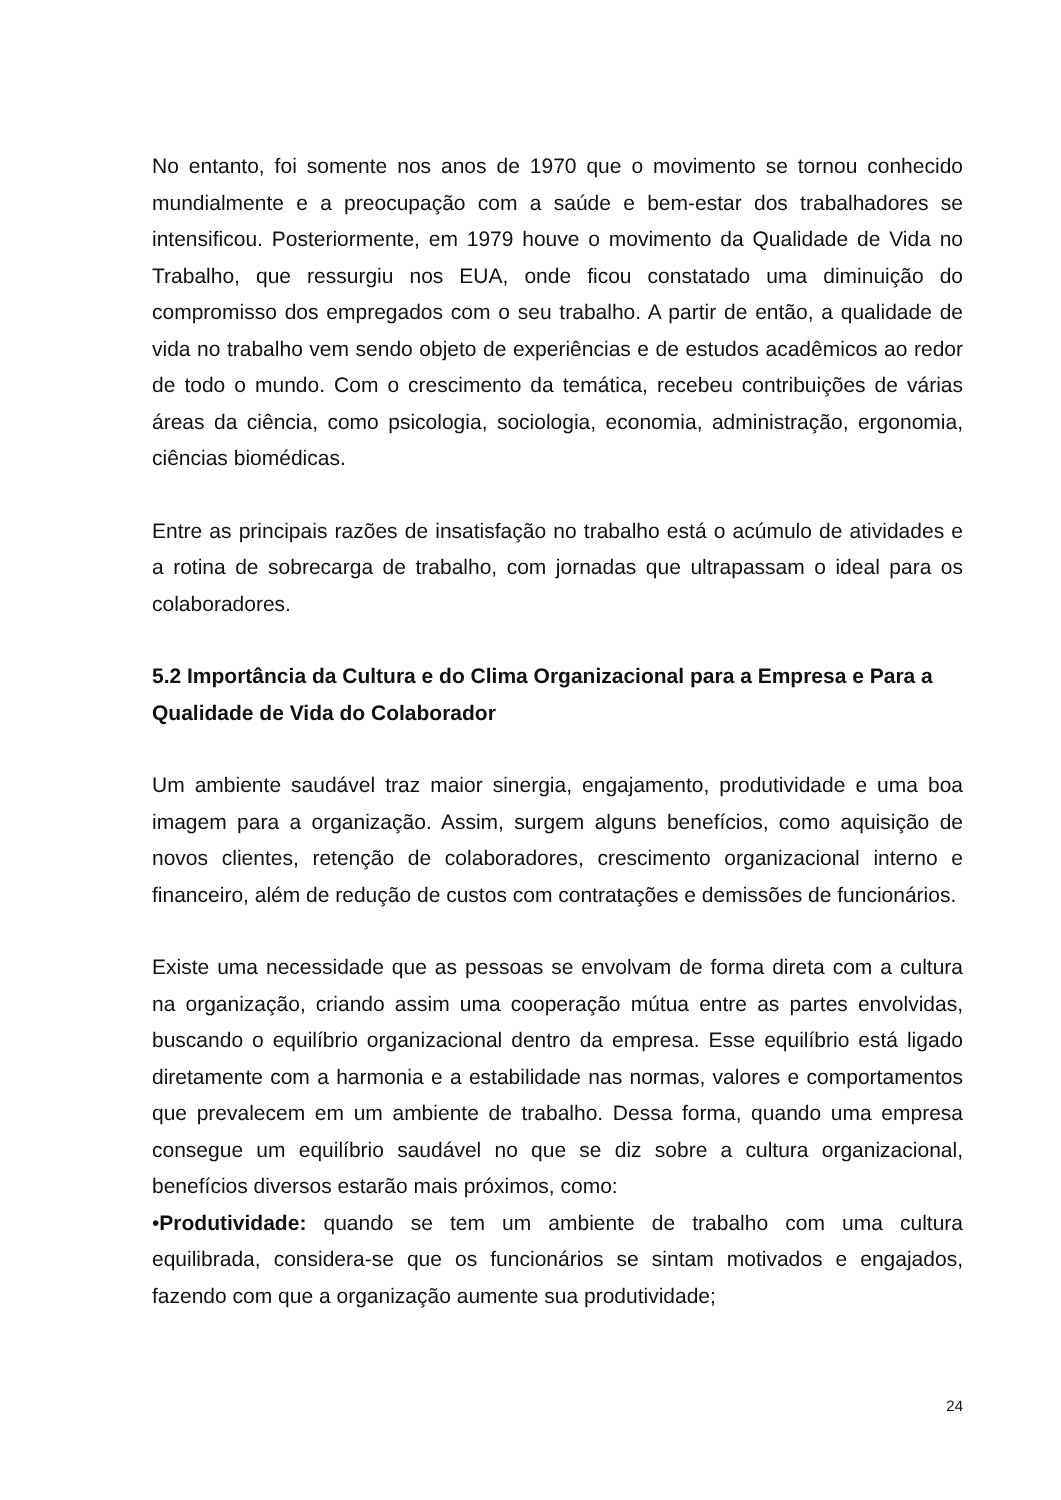No entanto, foi somente nos anos de 1970 que o movimento se tornou conhecido mundialmente e a preocupação com a saúde e bem-estar dos trabalhadores se intensificou. Posteriormente, em 1979 houve o movimento da Qualidade de Vida no Trabalho, que ressurgiu nos EUA, onde ficou constatado uma diminuição do compromisso dos empregados com o seu trabalho. A partir de então, a qualidade de vida no trabalho vem sendo objeto de experiências e de estudos acadêmicos ao redor de todo o mundo. Com o crescimento da temática, recebeu contribuições de várias áreas da ciência, como psicologia, sociologia, economia, administração, ergonomia, ciências biomédicas.
Entre as principais razões de insatisfação no trabalho está o acúmulo de atividades e a rotina de sobrecarga de trabalho, com jornadas que ultrapassam o ideal para os colaboradores.
5.2 Importância da Cultura e do Clima Organizacional para a Empresa e Para a Qualidade de Vida do Colaborador
Um ambiente saudável traz maior sinergia, engajamento, produtividade e uma boa imagem para a organização. Assim, surgem alguns benefícios, como aquisição de novos clientes, retenção de colaboradores, crescimento organizacional interno e financeiro, além de redução de custos com contratações e demissões de funcionários.
Existe uma necessidade que as pessoas se envolvam de forma direta com a cultura na organização, criando assim uma cooperação mútua entre as partes envolvidas, buscando o equilíbrio organizacional dentro da empresa. Esse equilíbrio está ligado diretamente com a harmonia e a estabilidade nas normas, valores e comportamentos que prevalecem em um ambiente de trabalho. Dessa forma, quando uma empresa consegue um equilíbrio saudável no que se diz sobre a cultura organizacional, benefícios diversos estarão mais próximos, como:
•Produtividade: quando se tem um ambiente de trabalho com uma cultura equilibrada, considera-se que os funcionários se sintam motivados e engajados, fazendo com que a organização aumente sua produtividade;
24